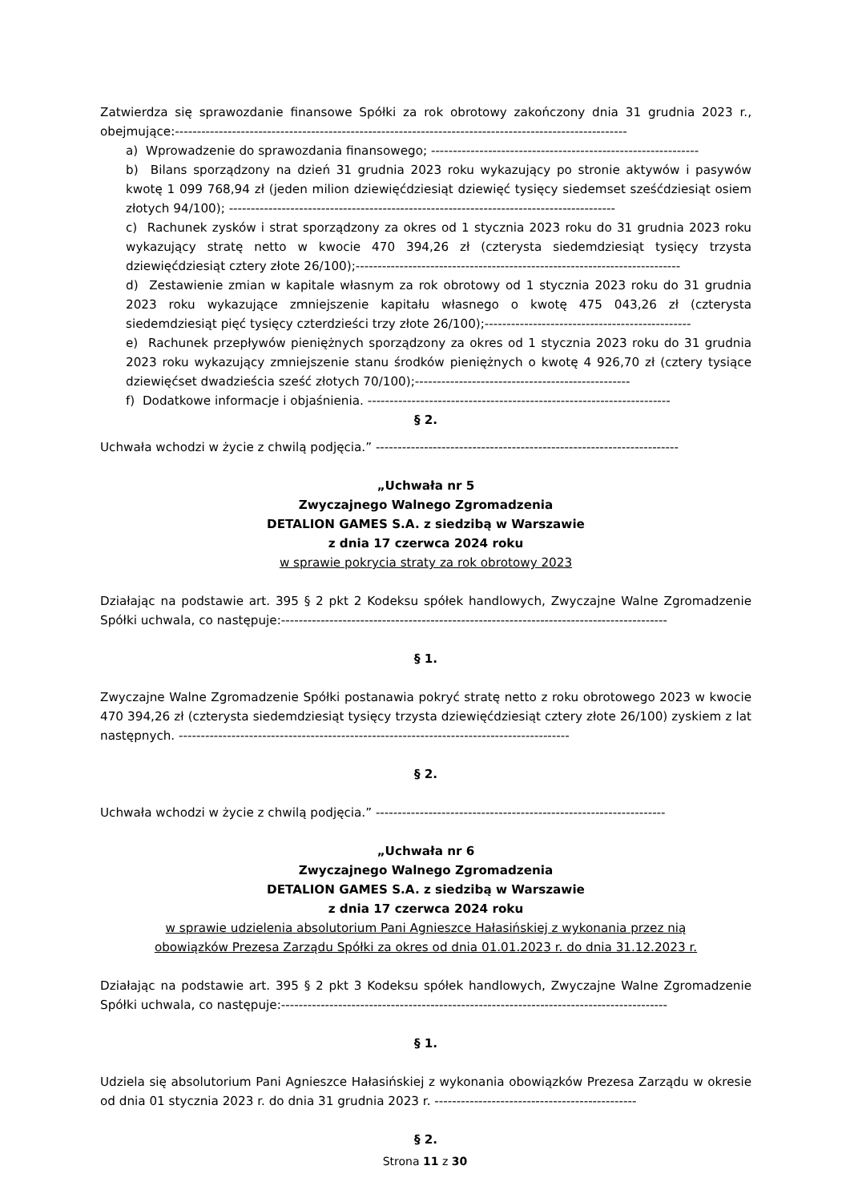Zatwierdza się sprawozdanie finansowe Spółki za rok obrotowy zakończony dnia 31 grudnia 2023 r., obejmujące:-------------------------------------------------------------------------------------------------------
a) Wprowadzenie do sprawozdania finansowego; -------------------------------------------------------------
b) Bilans sporządzony na dzień 31 grudnia 2023 roku wykazujący po stronie aktywów i pasywów kwotę 1 099 768,94 zł (jeden milion dziewięćdziesiąt dziewięć tysięcy siedemset sześćdziesiąt osiem złotych 94/100); ----------------------------------------------------------------------------------------
c) Rachunek zysków i strat sporządzony za okres od 1 stycznia 2023 roku do 31 grudnia 2023 roku wykazujący stratę netto w kwocie 470 394,26 zł (czterysta siedemdziesiąt tysięcy trzysta dziewięćdziesiąt cztery złote 26/100);--------------------------------------------------------------------------
d) Zestawienie zmian w kapitale własnym za rok obrotowy od 1 stycznia 2023 roku do 31 grudnia 2023 roku wykazujące zmniejszenie kapitału własnego o kwotę 475 043,26 zł (czterysta siedemdziesiąt pięć tysięcy czterdzieści trzy złote 26/100);-----------------------------------------------
e) Rachunek przepływów pieniężnych sporządzony za okres od 1 stycznia 2023 roku do 31 grudnia 2023 roku wykazujący zmniejszenie stanu środków pieniężnych o kwotę 4 926,70 zł (cztery tysiące dziewięćset dwadzieścia sześć złotych 70/100);-------------------------------------------------
f) Dodatkowe informacje i objaśnienia. ---------------------------------------------------------------------
§ 2.
Uchwała wchodzi w życie z chwilą podjęcia.” ---------------------------------------------------------------------
„Uchwała nr 5
Zwyczajnego Walnego Zgromadzenia
DETALION GAMES S.A. z siedzibą w Warszawie
z dnia 17 czerwca 2024 roku
w sprawie pokrycia straty za rok obrotowy 2023
Działając na podstawie art. 395 § 2 pkt 2 Kodeksu spółek handlowych, Zwyczajne Walne Zgromadzenie Spółki uchwala, co następuje:----------------------------------------------------------------------------------------
§ 1.
Zwyczajne Walne Zgromadzenie Spółki postanawia pokryć stratę netto z roku obrotowego 2023 w kwocie 470 394,26 zł (czterysta siedemdziesiąt tysięcy trzysta dziewięćdziesiąt cztery złote 26/100) zyskiem z lat następnych. -----------------------------------------------------------------------------------------
§ 2.
Uchwała wchodzi w życie z chwilą podjęcia.” ------------------------------------------------------------------
„Uchwała nr 6
Zwyczajnego Walnego Zgromadzenia
DETALION GAMES S.A. z siedzibą w Warszawie
z dnia 17 czerwca 2024 roku
w sprawie udzielenia absolutorium Pani Agnieszce Hałasińskiej z wykonania przez nią
obowiązków Prezesa Zarządu Spółki za okres od dnia 01.01.2023 r. do dnia 31.12.2023 r.
Działając na podstawie art. 395 § 2 pkt 3 Kodeksu spółek handlowych, Zwyczajne Walne Zgromadzenie Spółki uchwala, co następuje:----------------------------------------------------------------------------------------
§ 1.
Udziela się absolutorium Pani Agnieszce Hałasińskiej z wykonania obowiązków Prezesa Zarządu w okresie od dnia 01 stycznia 2023 r. do dnia 31 grudnia 2023 r. ----------------------------------------------
§ 2.
Strona 11 z 30